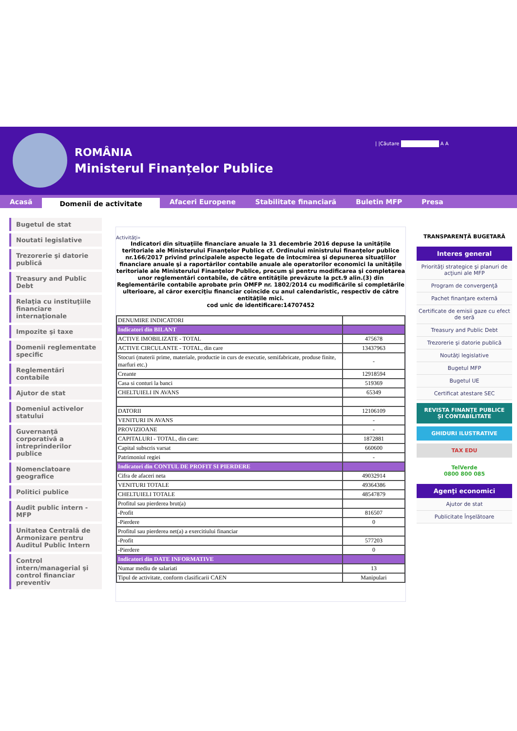ROMÂNIA
Ministerul Finanțelor Publice
| |Căutare A A
Acasă
Domenii de activitate
Afaceri Europene Stabilitate financiară Buletin MFP Presa
Bugetul de stat
Noutati legislative
Trezorerie şi datorie publică
Treasury and Public Debt
Relaţia cu instituţiile financiare internaţionale
Impozite şi taxe
Domenii reglementate specific
Reglementări contabile
Ajutor de stat
Domeniul activelor statului
Guvernanţă corporativă a întreprinderilor publice
Nomenclatoare geografice
Politici publice
Audit public intern - MFP
Unitatea Centrală de Armonizare pentru Auditul Public Intern
Control intern/managerial şi control financiar preventiv
Activităţi»
Indicatori din situaţiile financiare anuale la 31 decembrie 2016 depuse la unitățile teritoriale ale Ministerului Finanţelor Publice cf. Ordinului ministrului finanţelor publice nr.166/2017 privind principalele aspecte legate de întocmirea şi depunerea situaţiilor financiare anuale şi a raportărilor contabile anuale ale operatorilor economici la unităţile teritoriale ale Ministerului Finanţelor Publice, precum şi pentru modificarea şi completarea unor reglementări contabile, de către entităţile prevăzute la pct.9 alin.(3) din Reglementările contabile aprobate prin OMFP nr. 1802/2014 cu modificările si completările ulterioare, al căror exerciţiu financiar coincide cu anul calendaristic, respectiv de către entităţile mici.
cod unic de identificare:14707452
| DENUMIRE INDICATORI | |
| Indicatori din BILANT | |
| ACTIVE IMOBILIZATE - TOTAL | 475678 |
| ACTIVE CIRCULANTE - TOTAL, din care | 13437963 |
| Stocuri (materii prime, materiale, productie in curs de executie, semifabricate, produse finite, marfuri etc.) | - |
| Creante | 12918594 |
| Casa si conturi la banci | 519369 |
| CHELTUIELI IN AVANS | 65349 |
| DATORII | 12106109 |
| VENITURI IN AVANS | - |
| PROVIZIOANE | - |
| CAPITALURI - TOTAL, din care: | 1872881 |
| Capital subscris varsat | 660600 |
| Patrimoniul regiei | - |
| Indicatori din CONTUL DE PROFIT SI PIERDERE | |
| Cifra de afaceri neta | 49032914 |
| VENITURI TOTALE | 49364386 |
| CHELTUIELI TOTALE | 48547879 |
| Profitul sau pierderea brut(a) | |
| -Profit | 816507 |
| -Pierdere | 0 |
| Profitul sau pierderea net(a) a exercitiului financiar | |
| -Profit | 577203 |
| -Pierdere | 0 |
| Indicatori din DATE INFORMATIVE | |
| Numar mediu de salariati | 13 |
| Tipul de activitate, conform clasificarii CAEN | Manipulari |
TRANSPARENȚĂ BUGETARĂ
Interes general
Priorităţi strategice şi planuri de acţiuni ale MFP
Program de convergenţă
Pachet finanţare externă
Certificate de emisii gaze cu efect de seră
Treasury and Public Debt
Trezorerie şi datorie publică
Noutăţi legislative
Bugetul MFP
Bugetul UE
Certificat atestare SEC
REVISTA FINANȚE PUBLICE ȘI CONTABILITATE
GHIDURI ILUSTRATIVE
TAX EDU
TelVerde
0800 800 085
Agenţi economici
Ajutor de stat
Publicitate Înşelătoare